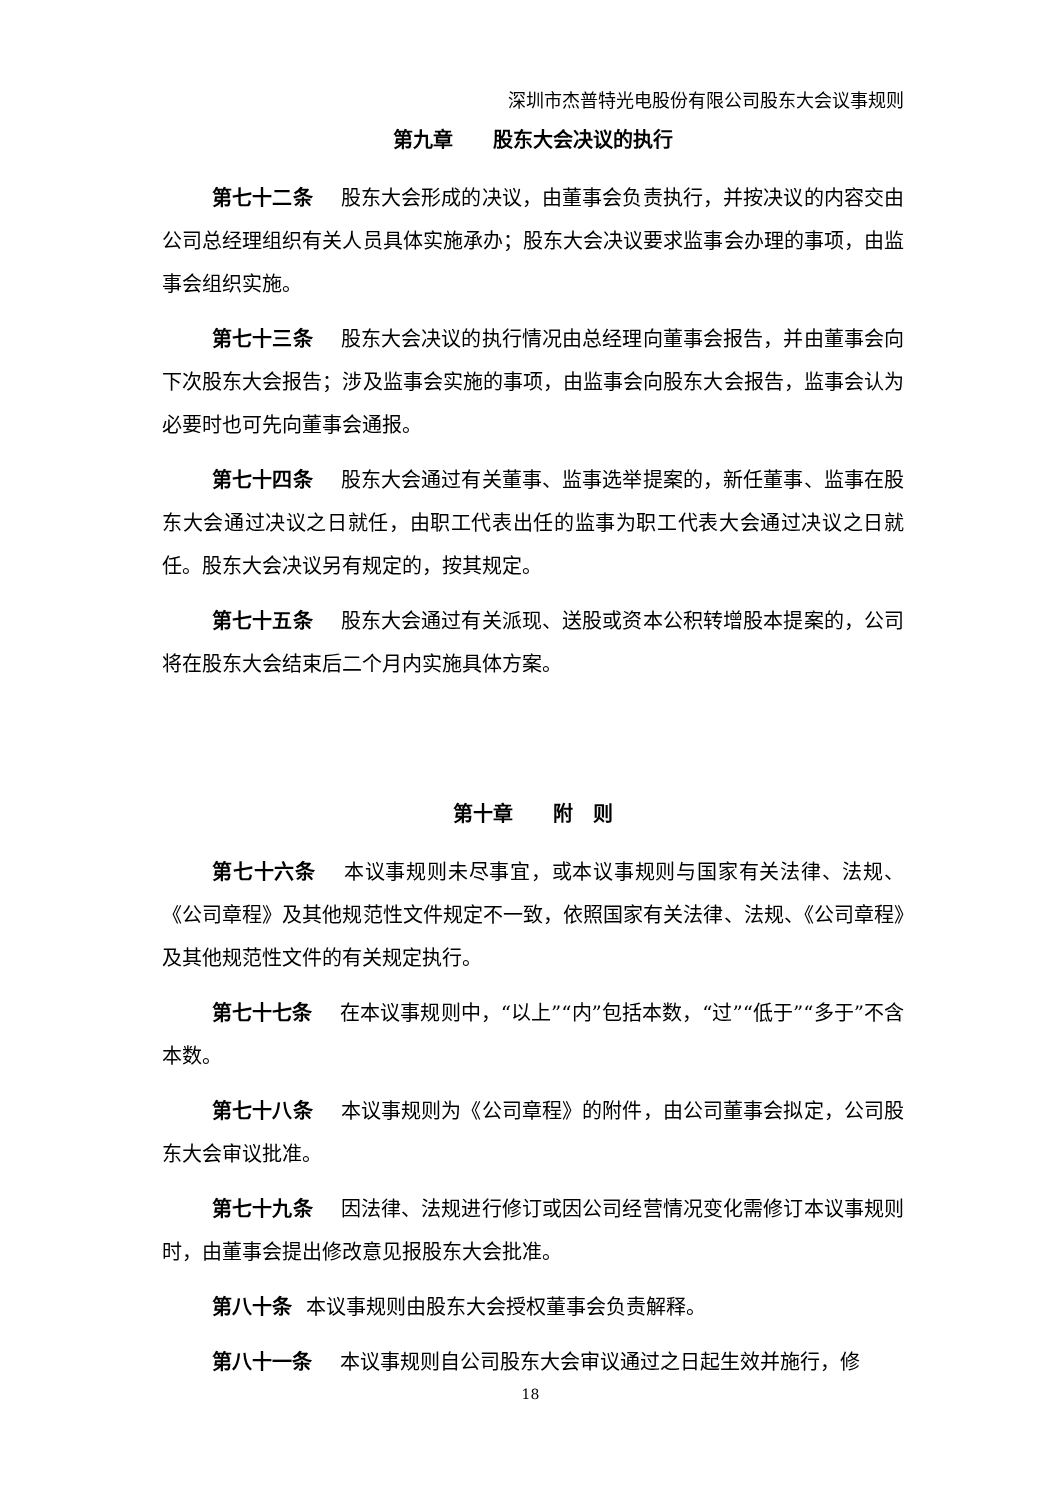深圳市杰普特光电股份有限公司股东大会议事规则
第九章　　股东大会决议的执行
第七十二条 股东大会形成的决议，由董事会负责执行，并按决议的内容交由公司总经理组织有关人员具体实施承办；股东大会决议要求监事会办理的事项，由监事会组织实施。
第七十三条 股东大会决议的执行情况由总经理向董事会报告，并由董事会向下次股东大会报告；涉及监事会实施的事项，由监事会向股东大会报告，监事会认为必要时也可先向董事会通报。
第七十四条 股东大会通过有关董事、监事选举提案的，新任董事、监事在股东大会通过决议之日就任，由职工代表出任的监事为职工代表大会通过决议之日就任。股东大会决议另有规定的，按其规定。
第七十五条 股东大会通过有关派现、送股或资本公积转增股本提案的，公司将在股东大会结束后二个月内实施具体方案。
第十章　　附　则
第七十六条 本议事规则未尽事宜，或本议事规则与国家有关法律、法规、《公司章程》及其他规范性文件规定不一致，依照国家有关法律、法规、《公司章程》及其他规范性文件的有关规定执行。
第七十七条 在本议事规则中，“以上”“内”包括本数，“过”“低于”“多于”不含本数。
第七十八条 本议事规则为《公司章程》的附件，由公司董事会拟定，公司股东大会审议批准。
第七十九条 因法律、法规进行修订或因公司经营情况变化需修订本议事规则时，由董事会提出修改意见报股东大会批准。
第八十条 本议事规则由股东大会授权董事会负责解释。
第八十一条 本议事规则自公司股东大会审议通过之日起生效并施行，修
18